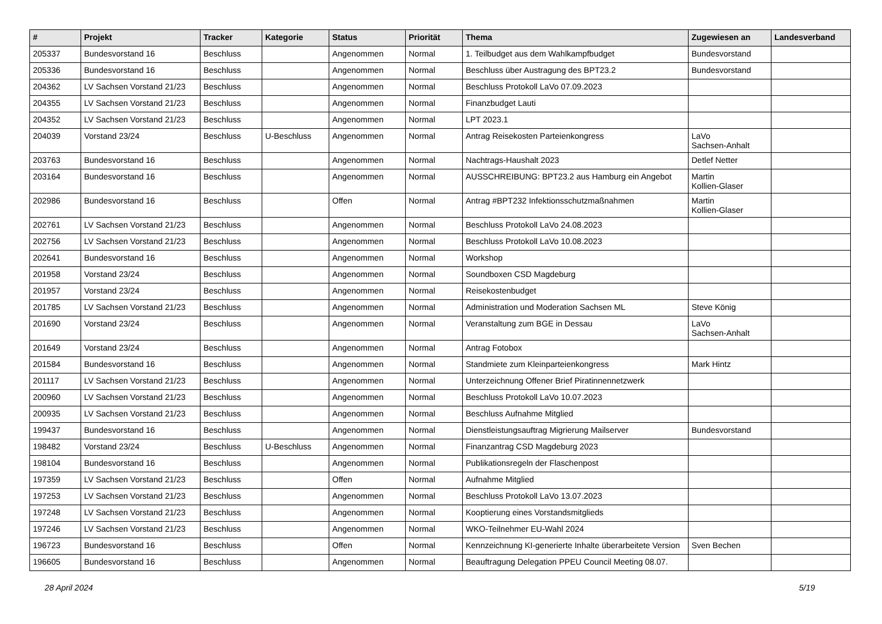| # | Projekt | Tracker | Kategorie | Status | Priorität | Thema | Zugewiesen an | Landesverband |
| --- | --- | --- | --- | --- | --- | --- | --- | --- |
| 205337 | Bundesvorstand 16 | Beschluss | | Angenommen | Normal | 1. Teilbudget aus dem Wahlkampfbudget | Bundesvorstand | |
| 205336 | Bundesvorstand 16 | Beschluss | | Angenommen | Normal | Beschluss über Austragung des BPT23.2 | Bundesvorstand | |
| 204362 | LV Sachsen Vorstand 21/23 | Beschluss | | Angenommen | Normal | Beschluss Protokoll LaVo 07.09.2023 | | |
| 204355 | LV Sachsen Vorstand 21/23 | Beschluss | | Angenommen | Normal | Finanzbudget Lauti | | |
| 204352 | LV Sachsen Vorstand 21/23 | Beschluss | | Angenommen | Normal | LPT 2023.1 | | |
| 204039 | Vorstand 23/24 | Beschluss | U-Beschluss | Angenommen | Normal | Antrag Reisekosten Parteienkongress | LaVo Sachsen-Anhalt | |
| 203763 | Bundesvorstand 16 | Beschluss | | Angenommen | Normal | Nachtrags-Haushalt 2023 | Detlef Netter | |
| 203164 | Bundesvorstand 16 | Beschluss | | Angenommen | Normal | AUSSCHREIBUNG: BPT23.2 aus Hamburg ein Angebot | Martin Kollien-Glaser | |
| 202986 | Bundesvorstand 16 | Beschluss | | Offen | Normal | Antrag #BPT232 Infektionsschutzmaßnahmen | Martin Kollien-Glaser | |
| 202761 | LV Sachsen Vorstand 21/23 | Beschluss | | Angenommen | Normal | Beschluss Protokoll LaVo 24.08.2023 | | |
| 202756 | LV Sachsen Vorstand 21/23 | Beschluss | | Angenommen | Normal | Beschluss Protokoll LaVo 10.08.2023 | | |
| 202641 | Bundesvorstand 16 | Beschluss | | Angenommen | Normal | Workshop | | |
| 201958 | Vorstand 23/24 | Beschluss | | Angenommen | Normal | Soundboxen CSD Magdeburg | | |
| 201957 | Vorstand 23/24 | Beschluss | | Angenommen | Normal | Reisekostenbudget | | |
| 201785 | LV Sachsen Vorstand 21/23 | Beschluss | | Angenommen | Normal | Administration und Moderation Sachsen ML | Steve König | |
| 201690 | Vorstand 23/24 | Beschluss | | Angenommen | Normal | Veranstaltung zum BGE in Dessau | LaVo Sachsen-Anhalt | |
| 201649 | Vorstand 23/24 | Beschluss | | Angenommen | Normal | Antrag Fotobox | | |
| 201584 | Bundesvorstand 16 | Beschluss | | Angenommen | Normal | Standmiete zum Kleinparteienkongress | Mark Hintz | |
| 201117 | LV Sachsen Vorstand 21/23 | Beschluss | | Angenommen | Normal | Unterzeichnung Offener Brief Piratinnennetzwerk | | |
| 200960 | LV Sachsen Vorstand 21/23 | Beschluss | | Angenommen | Normal | Beschluss Protokoll LaVo 10.07.2023 | | |
| 200935 | LV Sachsen Vorstand 21/23 | Beschluss | | Angenommen | Normal | Beschluss Aufnahme Mitglied | | |
| 199437 | Bundesvorstand 16 | Beschluss | | Angenommen | Normal | Dienstleistungsauftrag Migrierung Mailserver | Bundesvorstand | |
| 198482 | Vorstand 23/24 | Beschluss | U-Beschluss | Angenommen | Normal | Finanzantrag CSD Magdeburg 2023 | | |
| 198104 | Bundesvorstand 16 | Beschluss | | Angenommen | Normal | Publikationsregeln der Flaschenpost | | |
| 197359 | LV Sachsen Vorstand 21/23 | Beschluss | | Offen | Normal | Aufnahme Mitglied | | |
| 197253 | LV Sachsen Vorstand 21/23 | Beschluss | | Angenommen | Normal | Beschluss Protokoll LaVo 13.07.2023 | | |
| 197248 | LV Sachsen Vorstand 21/23 | Beschluss | | Angenommen | Normal | Kooptierung eines Vorstandsmitglieds | | |
| 197246 | LV Sachsen Vorstand 21/23 | Beschluss | | Angenommen | Normal | WKO-Teilnehmer EU-Wahl 2024 | | |
| 196723 | Bundesvorstand 16 | Beschluss | | Offen | Normal | Kennzeichnung KI-generierte Inhalte überarbeitete Version | Sven Bechen | |
| 196605 | Bundesvorstand 16 | Beschluss | | Angenommen | Normal | Beauftragung Delegation PPEU Council Meeting 08.07. | | |
28 April 2024 5/19